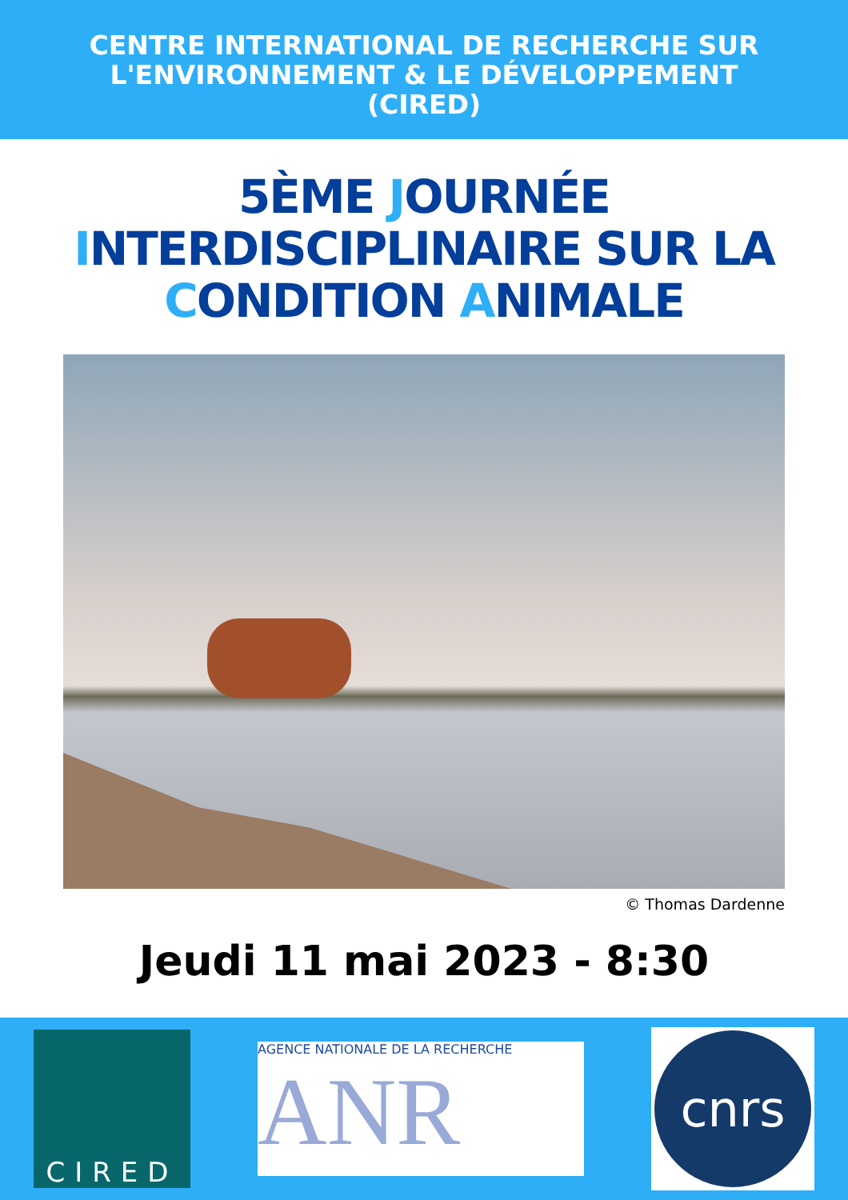CENTRE INTERNATIONAL DE RECHERCHE SUR
L'ENVIRONNEMENT & LE DÉVELOPPEMENT
(CIRED)
5ÈME JOURNÉE
INTERDISCIPLINAIRE SUR LA
CONDITION ANIMALE
© Thomas Dardenne
Jeudi 11 mai 2023 - 8:30
CIRED
AGENCE NATIONALE DE LA RECHERCHE
ANR
cnrs